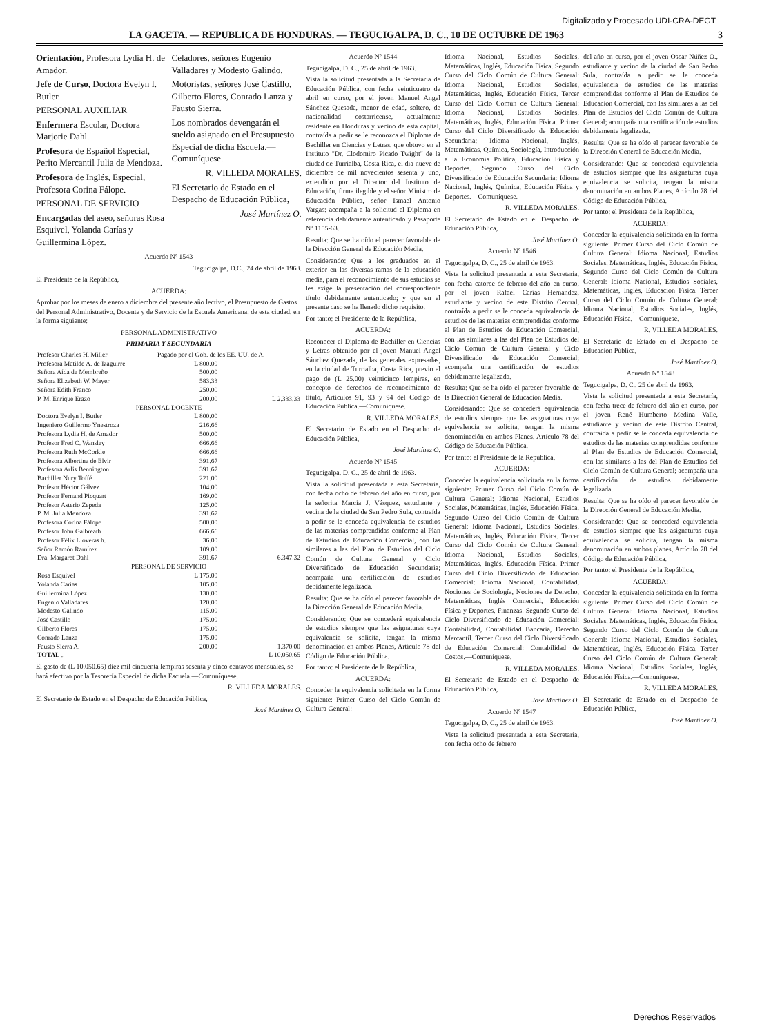Digitalizado y Procesado UDI-CRA-DEGT
LA GACETA. — REPUBLICA DE HONDURAS. — TEGUCIGALPA, D. C., 10 DE OCTUBRE DE 1963 3
Orientación, Profesora Lydia H. de Amador.
Jefe de Curso, Doctora Evelyn I. Butler.
PERSONAL AUXILIAR
Enfermera Escolar, Doctora Marjorie Dahl.
Profesora de Español Especial, Perito Mercantil Julia de Mendoza.
Profesora de Inglés, Especial, Profesora Corina Fálope.
PERSONAL DE SERVICIO
Encargadas del aseo, señoras Rosa Esquivel, Yolanda Carías y Guillermina López.
Celadores, señores Eugenio Valladares y Modesto Galindo.
Motoristas, señores José Castillo, Gilberto Flores, Conrado Lanza y Fausto Sierra.
Los nombrados devengarán el sueldo asignado en el Presupuesto Especial de dicha Escuela.—Comuníquese.
R. VILLEDA MORALES.
El Secretario de Estado en el Despacho de Educación Pública,
José Martínez O.
Acuerdo Nº 1543
Tegucigalpa, D.C., 24 de abril de 1963.
El Presidente de la República,
ACUERDA:
Aprobar por los meses de enero a diciembre del presente año lectivo, el Presupuesto de Gastos del Personal Administrativo, Docente y de Servicio de la Escuela Americana, de esta ciudad, en la forma siguiente:
PERSONAL ADMINISTRATIVO
PRIMARIA Y SECUNDARIA
| Profesor Charles H. Miller | Pagado por el Gob. de los EE. UU. de A. | |
| Profesora Matilde A. de Izaguirre | L 800.00 | |
| Señora Aída de Membreño | 500.00 | |
| Señora Elizabeth W. Mayer | 583.33 | |
| Señora Edith Franco | 250.00 | |
| P. M. Enrique Erazo | 200.00 | L 2.333.33 |
| PERSONAL DOCENTE | | |
| Doctora Evelyn I. Butler | L 800.00 | |
| Ingeniero Guillermo Ynestroza | 216.66 | |
| Profesora Lydia H. de Amador | 500.00 | |
| Profesor Fred C. Wansley | 666.66 | |
| Profesora Ruth McCorkle | 666.66 | |
| Profesora Albertina de Elvir | 391.67 | |
| Profesora Arlis Bennington | 391.67 | |
| Bachiller Nury Toffé | 221.00 | |
| Profesor Héctor Gálvez | 104.00 | |
| Profesor Fernand Picquart | 169.00 | |
| Profesor Asterio Zepeda | 125.00 | |
| P. M. Julia Mendoza | 391.67 | |
| Profesora Corina Fálope | 500.00 | |
| Profesor John Galbreath | 666.66 | |
| Profesor Félix Lloveras h. | 36.00 | |
| Señor Ramón Ramírez | 109.00 | |
| Dra. Margaret Dahl | 391.67 | 6.347.32 |
| PERSONAL DE SERVICIO | | |
| Rosa Esquivel | L 175.00 | |
| Yolanda Carías | 105.00 | |
| Guillermina López | 130.00 | |
| Eugenio Valladares | 120.00 | |
| Modesto Galindo | 115.00 | |
| José Castillo | 175.00 | |
| Gilberto Flores | 175.00 | |
| Conrado Lanza | 175.00 | |
| Fausto Sierra A. | 200.00 | 1.370.00 |
| TOTAL .. | | L 10.050.65 |
El gasto de (L 10.050.65) diez mil cincuenta lempiras sesenta y cinco centavos mensuales, se hará efectivo por la Tesorería Especial de dicha Escuela.—Comuníquese.
R. VILLEDA MORALES.
El Secretario de Estado en el Despacho de Educación Pública,
José Martínez O.
Acuerdo Nº 1544
Tegucigalpa, D. C., 25 de abril de 1963.
Vista la solicitud presentada a la Secretaría de Educación Pública, con fecha veinticuatro de abril en curso, por el joven Manuel Angel Sánchez Quesada, menor de edad, soltero, de nacionalidad costarricense, actualmente residente en Honduras y vecino de esta capital, contraída a pedir se le reconozca el Diploma de Bachiller en Ciencias y Letras, que obtuvo en el Instituto "Dr. Clodomiro Picado Twight" de la ciudad de Turrialba, Costa Rica, el día nueve de diciembre de mil novecientos sesenta y uno, extendido por el Director del Instituto de Educación, firma ilegible y el señor Ministro de Educación Pública, señor Ismael Antonio Vargas: acompaña a la solicitud el Diploma en referencia debidamente autenticado y Pasaporte Nº 1155-63.
Resulta: Que se ha oído el parecer favorable de la Dirección General de Educación Media.
Considerando: Que a los graduados en el exterior en las diversas ramas de la educación media, para el reconocimiento de sus estudios se les exige la presentación del correspondiente título debidamente autenticado; y que en el presente caso se ha llenado dicho requisito.
Por tanto: el Presidente de la República,
ACUERDA:
Reconocer el Diploma de Bachiller en Ciencias y Letras obtenido por el joven Manuel Angel Sánchez Quezada, de las generales expresadas, en la ciudad de Turrialba, Costa Rica, previo el pago de (L 25.00) veinticinco lempiras, en concepto de derechos de reconocimiento de título, Artículos 91, 93 y 94 del Código de Educación Pública.—Comuníquese.
R. VILLEDA MORALES.
El Secretario de Estado en el Despacho de Educación Pública,
José Martínez O.
Acuerdo Nº 1545
Tegucigalpa, D. C., 25 de abril de 1963.
Vista la solicitud presentada a esta Secretaría, con fecha ocho de febrero del año en curso, por la señorita Marcia J. Vásquez, estudiante y vecina de la ciudad de San Pedro Sula, contraída a pedir se le conceda equivalencia de estudios de las materias comprendidas conforme al Plan de Estudios de Educación Comercial, con las similares a las del Plan de Estudios del Ciclo Común de Cultura General y Ciclo Diversificado de Educación Secundaria; acompaña una certificación de estudios debidamente legalizada.
Resulta: Que se ha oído el parecer favorable de la Dirección General de Educación Media.
Considerando: Que se concederá equivalencia de estudios siempre que las asignaturas cuya equivalencia se solicita, tengan la misma denominación en ambos Planes, Artículo 78 del Código de Educación Pública.
Por tanto: el Presidente de la República,
ACUERDA:
Conceder la equivalencia solicitada en la forma siguiente: Primer Curso del Ciclo Común de Cultura General:
Idioma Nacional, Estudios Sociales, Matemáticas, Inglés, Educación Física. Segundo Curso del Ciclo Común de Cultura General: Idioma Nacional, Estudios Sociales, Matemáticas, Inglés, Educación Física. Tercer Curso del Ciclo Común de Cultura General: Idioma Nacional, Estudios Sociales, Matemáticas, Inglés, Educación Física. Primer Curso del Ciclo Diversificado de Educación Secundaria: Idioma Nacional, Inglés, Matemáticas, Química, Sociología, Introducción a la Economía Política, Educación Física y Deportes. Segundo Curso del Ciclo Diversificado de Educación Secundaria: Idioma Nacional, Inglés, Química, Educación Física y Deportes.—Comuníquese.
R. VILLEDA MORALES.
El Secretario de Estado en el Despacho de Educación Pública,
José Martínez O.
Acuerdo Nº 1546
Tegucigalpa, D. C., 25 de abril de 1963.
Vista la solicitud presentada a esta Secretaría, con fecha catorce de febrero del año en curso, por el joven Rafael Carías Hernández, estudiante y vecino de este Distrito Central, contraída a pedir se le conceda equivalencia de estudios de las materias comprendidas conforme al Plan de Estudios de Educación Comercial, con las similares a las del Plan de Estudios del Ciclo Común de Cultura General y Ciclo Diversificado de Educación Comercial; acompaña una certificación de estudios debidamente legalizada.
Resulta: Que se ha oído el parecer favorable de la Dirección General de Educación Media.
Considerando: Que se concederá equivalencia de estudios siempre que las asignaturas cuya equivalencia se solicita, tengan la misma denominación en ambos Planes, Artículo 78 del Código de Educación Pública.
Por tanto: el Presidente de la República,
ACUERDA:
Conceder la equivalencia solicitada en la forma siguiente: Primer Curso del Ciclo Común de Cultura General: Idioma Nacional, Estudios Sociales, Matemáticas, Inglés, Educación Física. Segundo Curso del Ciclo Común de Cultura General: Idioma Nacional, Estudios Sociales, Matemáticas, Inglés, Educación Física. Tercer Curso del Ciclo Común de Cultura General: Idioma Nacional, Estudios Sociales, Matemáticas, Inglés, Educación Física. Primer Curso del Ciclo Diversificado de Educación Comercial: Idioma Nacional, Contabilidad, Nociones de Sociología, Nociones de Derecho, Matemáticas, Inglés Comercial, Educación Física y Deportes, Finanzas. Segundo Curso del Ciclo Diversificado de Educación Comercial: Contabilidad, Contabilidad Bancaria, Derecho Mercantil. Tercer Curso del Ciclo Diversificado de Educación Comercial: Contabilidad de Costos.—Comuníquese.
R. VILLEDA MORALES.
El Secretario de Estado en el Despacho de Educación Pública,
José Martínez O.
Acuerdo Nº 1547
Tegucigalpa, D. C., 25 de abril de 1963.
Vista la solicitud presentada a esta Secretaría, con fecha ocho de febrero
del año en curso, por el joven Oscar Núñez O., estudiante y vecino de la ciudad de San Pedro Sula, contraída a pedir se le conceda equivalencia de estudios de las materias comprendidas conforme al Plan de Estudios de Educación Comercial, con las similares a las del Plan de Estudios del Ciclo Común de Cultura General; acompaña una certificación de estudios debidamente legalizada.
Resulta: Que se ha oído el parecer favorable de la Dirección General de Educación Media.
Considerando: Que se concederá equivalencia de estudios siempre que las asignaturas cuya equivalencia se solicita, tengan la misma denominación en ambos Planes, Artículo 78 del Código de Educación Pública.
Por tanto: el Presidente de la República,
ACUERDA:
Conceder la equivalencia solicitada en la forma siguiente: Primer Curso del Ciclo Común de Cultura General: Idioma Nacional, Estudios Sociales, Matemáticas, Inglés, Educación Física. Segundo Curso del Ciclo Común de Cultura General: Idioma Nacional, Estudios Sociales, Matemáticas, Inglés, Educación Física. Tercer Curso del Ciclo Común de Cultura General: Idioma Nacional, Estudios Sociales, Inglés, Educación Física.—Comuníquese.
R. VILLEDA MORALES.
El Secretario de Estado en el Despacho de Educación Pública,
José Martínez O.
Acuerdo Nº 1548
Tegucigalpa, D. C., 25 de abril de 1963.
Vista la solicitud presentada a esta Secretaría, con fecha trece de febrero del año en curso, por el joven René Humberto Medina Valle, estudiante y vecino de este Distrito Central, contraída a pedir se le conceda equivalencia de estudios de las materias comprendidas conforme al Plan de Estudios de Educación Comercial, con las similares a las del Plan de Estudios del Ciclo Común de Cultura General; acompaña una certificación de estudios debidamente legalizada.
Resulta: Que se ha oído el parecer favorable de la Dirección General de Educación Media.
Considerando: Que se concederá equivalencia de estudios siempre que las asignaturas cuya equivalencia se solicita, tengan la misma denominación en ambos planes, Artículo 78 del Código de Educación Pública.
Por tanto: el Presidente de la República,
ACUERDA:
Conceder la equivalencia solicitada en la forma siguiente: Primer Curso del Ciclo Común de Cultura General: Idioma Nacional, Estudios Sociales, Matemáticas, Inglés, Educación Física. Segundo Curso del Ciclo Común de Cultura General: Idioma Nacional, Estudios Sociales, Matemáticas, Inglés, Educación Física. Tercer Curso del Ciclo Común de Cultura General: Idioma Nacional, Estudios Sociales, Inglés, Educación Física.—Comuníquese.
R. VILLEDA MORALES.
El Secretario de Estado en el Despacho de Educación Pública,
José Martínez O.
Derechos Reservados